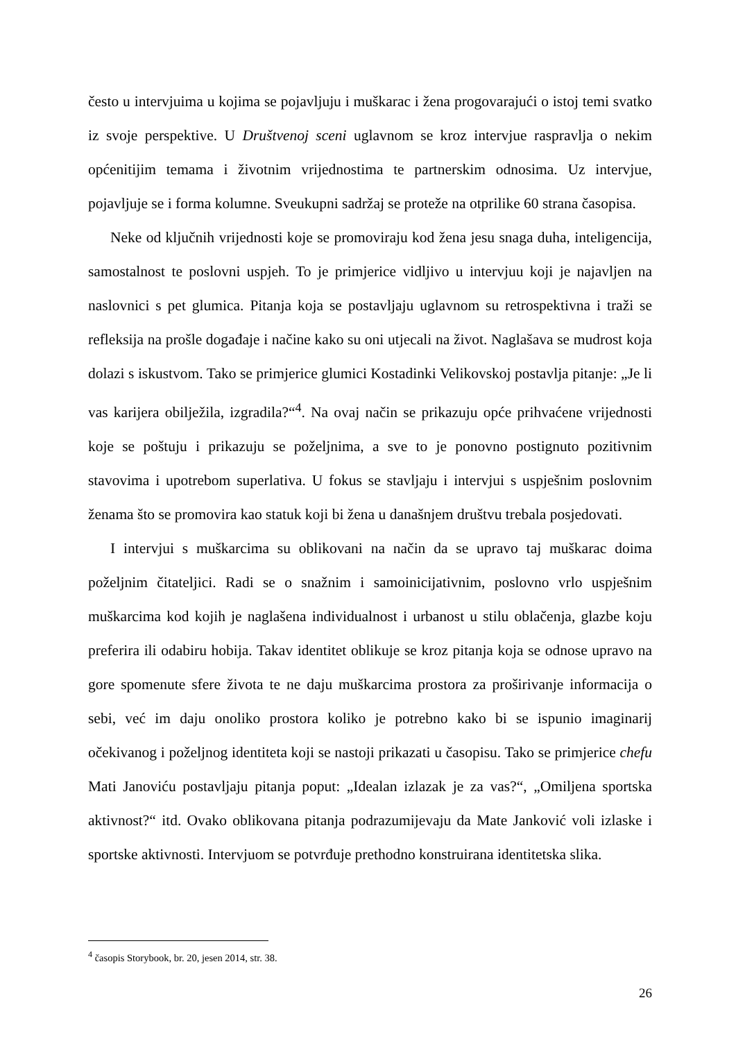često u intervjuima u kojima se pojavljuju i muškarac i žena progovarajući o istoj temi svatko iz svoje perspektive. U Društvenoj sceni uglavnom se kroz intervjue raspravlja o nekim općenitijim temama i životnim vrijednostima te partnerskim odnosima. Uz intervjue, pojavljuje se i forma kolumne. Sveukupni sadržaj se proteže na otprilike 60 strana časopisa.
Neke od ključnih vrijednosti koje se promoviraju kod žena jesu snaga duha, inteligencija, samostalnost te poslovni uspjeh. To je primjerice vidljivo u intervjuu koji je najavljen na naslovnici s pet glumica. Pitanja koja se postavljaju uglavnom su retrospektivna i traži se refleksija na prošle događaje i načine kako su oni utjecali na život. Naglašava se mudrost koja dolazi s iskustvom. Tako se primjerice glumici Kostadinki Velikovskoj postavlja pitanje: „Je li vas karijera obilježila, izgradila?“<sup>4</sup>. Na ovaj način se prikazuju opće prihvaćene vrijednosti koje se poštuju i prikazuju se poželjnima, a sve to je ponovno postignuto pozitivnim stavovima i upotrebom superlativa. U fokus se stavljaju i intervjui s uspješnim poslovnim ženama što se promovira kao statuk koji bi žena u današnjem društvu trebala posjedovati.
I intervjui s muškarcima su oblikovani na način da se upravo taj muškarac doima poželjnim čitateljici. Radi se o snažnim i samoinicijativnim, poslovno vrlo uspješnim muškarcima kod kojih je naglašena individualnost i urbanost u stilu oblačenja, glazbe koju preferira ili odabiru hobija. Takav identitet oblikuje se kroz pitanja koja se odnose upravo na gore spomenute sfere života te ne daju muškarcima prostora za proširivanje informacija o sebi, već im daju onoliko prostora koliko je potrebno kako bi se ispunio imaginarij očekivanog i poželjnog identiteta koji se nastoji prikazati u časopisu. Tako se primjerice chefu Mati Janoviću postavljaju pitanja poput: „Idealan izlazak je za vas?“, „Omiljena sportska aktivnost?“ itd. Ovako oblikovana pitanja podrazumijevaju da Mate Janković voli izlaske i sportske aktivnosti. Intervjuom se potvrđuje prethodno konstruirana identitetska slika.
<sup>4</sup> časopis Storybook, br. 20, jesen 2014, str. 38.
26